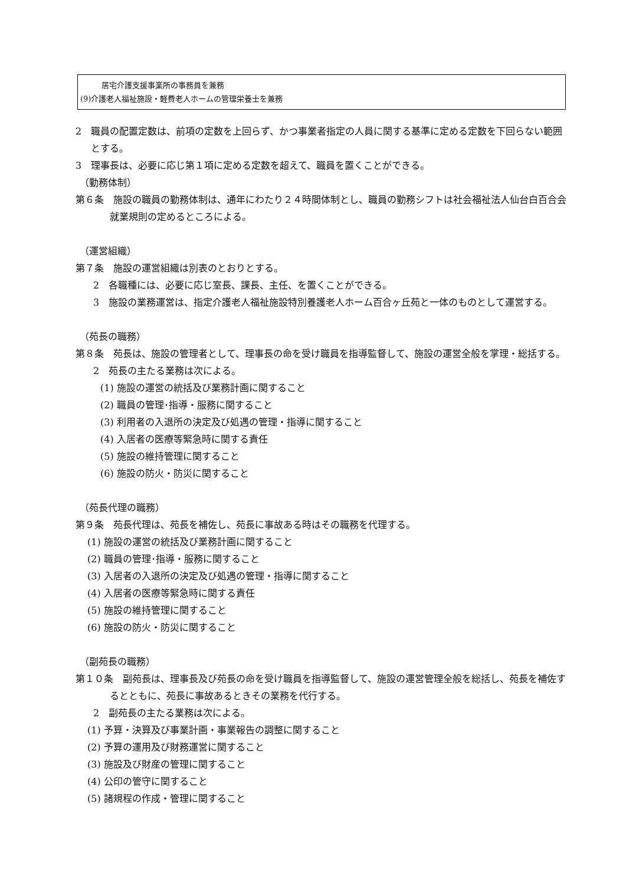居宅介護支援事業所の事務員を兼務
(9)介護老人福祉施設・軽費老人ホームの管理栄養士を兼務
2　職員の配置定数は、前項の定数を上回らず、かつ事業者指定の人員に関する基準に定める定数を下回らない範囲とする。
3　理事長は、必要に応じ第１項に定める定数を超えて、職員を置くことができる。
（勤務体制）
第６条　施設の職員の勤務体制は、通年にわたり２４時間体制とし、職員の勤務シフトは社会福祉法人仙台白百合会就業規則の定めるところによる。
（運営組織）
第７条　施設の運営組織は別表のとおりとする。
2　各職種には、必要に応じ室長、課長、主任、を置くことができる。
3　施設の業務運営は、指定介護老人福祉施設特別養護老人ホーム百合ヶ丘苑と一体のものとして運営する。
（苑長の職務）
第８条　苑長は、施設の管理者として、理事長の命を受け職員を指導監督して、施設の運営全般を掌理・総括する。
2　苑長の主たる業務は次による。
(1) 施設の運営の統括及び業務計画に関すること
(2) 職員の管理･指導・服務に関すること
(3) 利用者の入退所の決定及び処遇の管理・指導に関すること
(4) 入居者の医療等緊急時に関する責任
(5) 施設の維持管理に関すること
(6) 施設の防火・防災に関すること
（苑長代理の職務）
第９条　苑長代理は、苑長を補佐し、苑長に事故ある時はその職務を代理する。
(1) 施設の運営の統括及び業務計画に関すること
(2) 職員の管理･指導・服務に関すること
(3) 入居者の入退所の決定及び処遇の管理・指導に関すること
(4) 入居者の医療等緊急時に関する責任
(5) 施設の維持管理に関すること
(6) 施設の防火・防災に関すること
（副苑長の職務）
第１０条　副苑長は、理事長及び苑長の命を受け職員を指導監督して、施設の運営管理全般を総括し、苑長を補佐するとともに、苑長に事故あるときその業務を代行する。
2　副苑長の主たる業務は次による。
(1) 予算・決算及び事業計画・事業報告の調整に関すること
(2) 予算の運用及び財務運営に関すること
(3) 施設及び財産の管理に関すること
(4) 公印の管守に関すること
(5) 諸規程の作成・管理に関すること